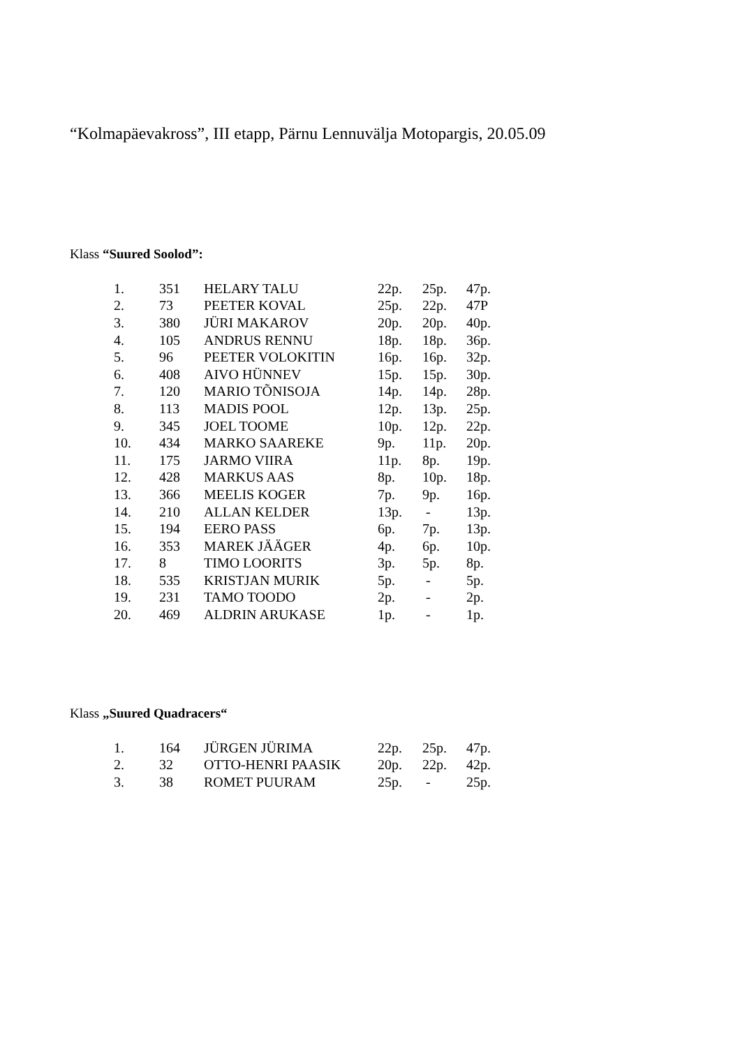“Kolmapäevakross”, III etapp, Pärnu Lennuvälja Motopargis, 20.05.09
Klass “Suured Soolod”:
| 1. | 351 | HELARY TALU | 22p. | 25p. | 47p. |
| 2. | 73 | PEETER KOVAL | 25p. | 22p. | 47P |
| 3. | 380 | JÜRI MAKAROV | 20p. | 20p. | 40p. |
| 4. | 105 | ANDRUS RENNU | 18p. | 18p. | 36p. |
| 5. | 96 | PEETER VOLOKITIN | 16p. | 16p. | 32p. |
| 6. | 408 | AIVO HÜNNEV | 15p. | 15p. | 30p. |
| 7. | 120 | MARIO TÕNISOJA | 14p. | 14p. | 28p. |
| 8. | 113 | MADIS POOL | 12p. | 13p. | 25p. |
| 9. | 345 | JOEL TOOME | 10p. | 12p. | 22p. |
| 10. | 434 | MARKO SAAREKE | 9p. | 11p. | 20p. |
| 11. | 175 | JARMO VIIRA | 11p. | 8p. | 19p. |
| 12. | 428 | MARKUS AAS | 8p. | 10p. | 18p. |
| 13. | 366 | MEELIS KOGER | 7p. | 9p. | 16p. |
| 14. | 210 | ALLAN KELDER | 13p. | - | 13p. |
| 15. | 194 | EERO PASS | 6p. | 7p. | 13p. |
| 16. | 353 | MAREK JÄÄGER | 4p. | 6p. | 10p. |
| 17. | 8 | TIMO LOORITS | 3p. | 5p. | 8p. |
| 18. | 535 | KRISTJAN MURIK | 5p. | - | 5p. |
| 19. | 231 | TAMO TOODO | 2p. | - | 2p. |
| 20. | 469 | ALDRIN ARUKASE | 1p. | - | 1p. |
Klass „Suured Quadracers“
| 1. | 164 | JÜRGEN JÜRIMA | 22p. | 25p. | 47p. |
| 2. | 32 | OTTO-HENRI PAASIK | 20p. | 22p. | 42p. |
| 3. | 38 | ROMET PUURAM | 25p. | - | 25p. |